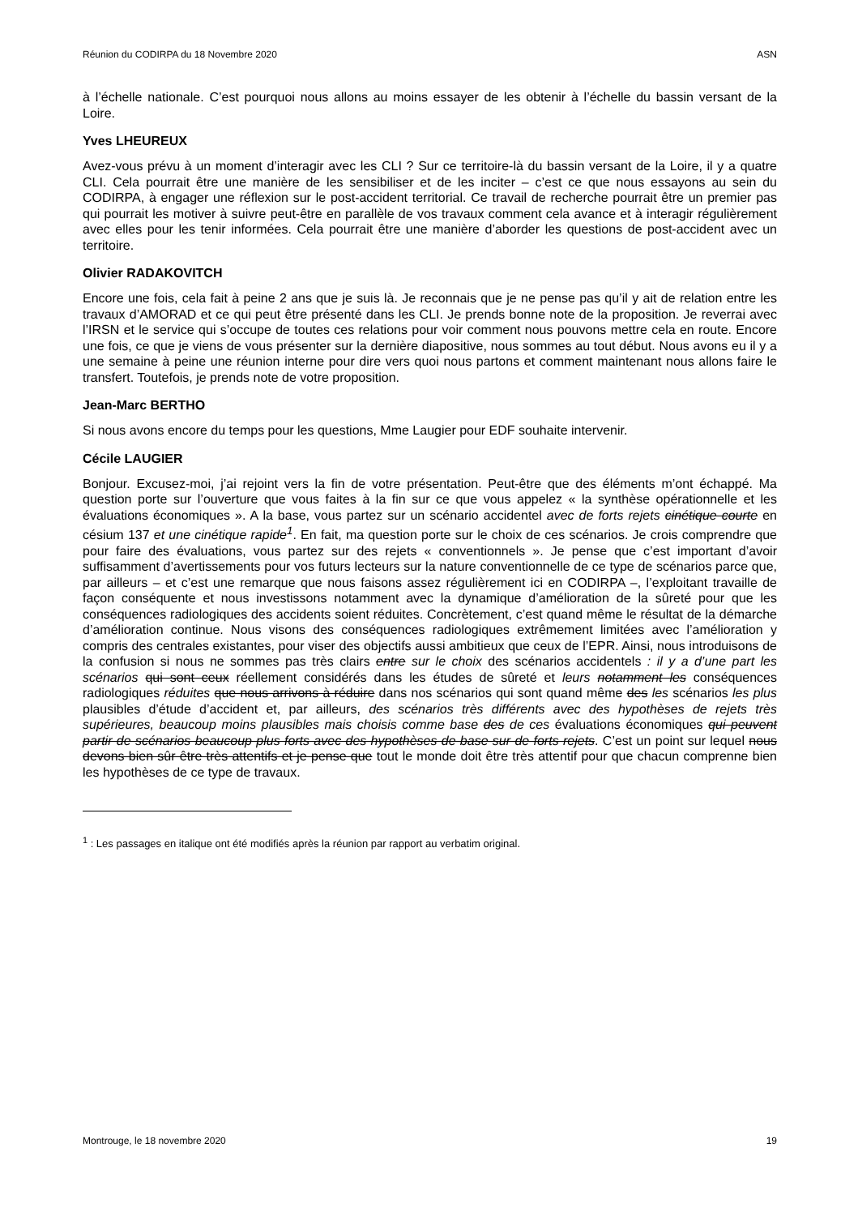Réunion du CODIRPA du 18 Novembre 2020 ASN
à l’échelle nationale. C’est pourquoi nous allons au moins essayer de les obtenir à l’échelle du bassin versant de la Loire.
Yves LHEUREUX
Avez-vous prévu à un moment d’interagir avec les CLI ? Sur ce territoire-là du bassin versant de la Loire, il y a quatre CLI. Cela pourrait être une manière de les sensibiliser et de les inciter – c’est ce que nous essayons au sein du CODIRPA, à engager une réflexion sur le post-accident territorial. Ce travail de recherche pourrait être un premier pas qui pourrait les motiver à suivre peut-être en parallèle de vos travaux comment cela avance et à interagir régulièrement avec elles pour les tenir informées. Cela pourrait être une manière d’aborder les questions de post-accident avec un territoire.
Olivier RADAKOVITCH
Encore une fois, cela fait à peine 2 ans que je suis là. Je reconnais que je ne pense pas qu’il y ait de relation entre les travaux d’AMORAD et ce qui peut être présenté dans les CLI. Je prends bonne note de la proposition. Je reverrai avec l’IRSN et le service qui s’occupe de toutes ces relations pour voir comment nous pouvons mettre cela en route. Encore une fois, ce que je viens de vous présenter sur la dernière diapositive, nous sommes au tout début. Nous avons eu il y a une semaine à peine une réunion interne pour dire vers quoi nous partons et comment maintenant nous allons faire le transfert. Toutefois, je prends note de votre proposition.
Jean-Marc BERTHO
Si nous avons encore du temps pour les questions, Mme Laugier pour EDF souhaite intervenir.
Cécile LAUGIER
Bonjour. Excusez-moi, j’ai rejoint vers la fin de votre présentation. Peut-être que des éléments m’ont échappé. Ma question porte sur l’ouverture que vous faites à la fin sur ce que vous appelez « la synthèse opérationnelle et les évaluations économiques ». A la base, vous partez sur un scénario accidentel avec de forts rejets cinétique courte en césium 137 et une cinétique rapide<sup>1</sup>. En fait, ma question porte sur le choix de ces scénarios. Je crois comprendre que pour faire des évaluations, vous partez sur des rejets « conventionnels ». Je pense que c’est important d’avoir suffisamment d’avertissements pour vos futurs lecteurs sur la nature conventionnelle de ce type de scénarios parce que, par ailleurs – et c’est une remarque que nous faisons assez régulièrement ici en CODIRPA –, l’exploitant travaille de façon conséquente et nous investissons notamment avec la dynamique d’amélioration de la sûreté pour que les conséquences radiologiques des accidents soient réduites. Concrètement, c’est quand même le résultat de la démarche d’amélioration continue. Nous visons des conséquences radiologiques extrêmement limitées avec l’amélioration y compris des centrales existantes, pour viser des objectifs aussi ambitieux que ceux de l’EPR. Ainsi, nous introduisons de la confusion si nous ne sommes pas très clairs entre sur le choix des scénarios accidentels : il y a d’une part les scénarios qui sont ceux réellement considérés dans les études de sûreté et leurs notamment les conséquences radiologiques réduites que nous arrivons à réduire dans nos scénarios qui sont quand même des les scénarios les plus plausibles d’étude d’accident et, par ailleurs, des scénarios très différents avec des hypothèses de rejets très supérieures, beaucoup moins plausibles mais choisis comme base des de ces évaluations économiques qui peuvent partir de scénarios beaucoup plus forts avec des hypothèses de base sur de forts rejets. C’est un point sur lequel nous devons bien sûr être très attentifs et je pense que tout le monde doit être très attentif pour que chacun comprenne bien les hypothèses de ce type de travaux.
<sup>1</sup> : Les passages en italique ont été modifiés après la réunion par rapport au verbatim original.
Montrouge, le 18 novembre 2020 19